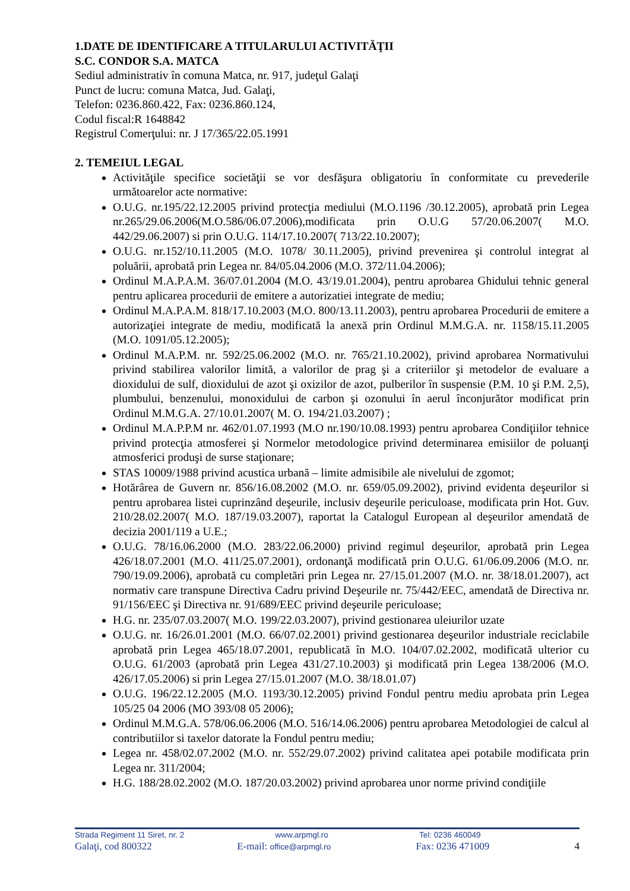1.DATE DE IDENTIFICARE A TITULARULUI ACTIVITĂŢII
S.C. CONDOR S.A. MATCA
Sediul administrativ în comuna Matca, nr. 917, judeţul Galaţi
Punct de lucru: comuna Matca, Jud. Galaţi,
Telefon: 0236.860.422, Fax: 0236.860.124,
Codul fiscal:R 1648842
Registrul Comerţului: nr. J 17/365/22.05.1991
2. TEMEIUL LEGAL
Activităţile specifice societăţii se vor desfăşura obligatoriu în conformitate cu prevederile următoarelor acte normative:
O.U.G. nr.195/22.12.2005 privind protecţia mediului (M.O.1196 /30.12.2005), aprobată prin Legea nr.265/29.06.2006(M.O.586/06.07.2006),modificata prin O.U.G 57/20.06.2007( M.O. 442/29.06.2007) si prin O.U.G. 114/17.10.2007( 713/22.10.2007);
O.U.G. nr.152/10.11.2005 (M.O. 1078/ 30.11.2005), privind prevenirea şi controlul integrat al poluării, aprobată prin Legea nr. 84/05.04.2006 (M.O. 372/11.04.2006);
Ordinul M.A.P.A.M. 36/07.01.2004 (M.O. 43/19.01.2004), pentru aprobarea Ghidului tehnic general pentru aplicarea procedurii de emitere a autorizatiei integrate de mediu;
Ordinul M.A.P.A.M. 818/17.10.2003 (M.O. 800/13.11.2003), pentru aprobarea Procedurii de emitere a autorizaţiei integrate de mediu, modificată la anexă prin Ordinul M.M.G.A. nr. 1158/15.11.2005 (M.O. 1091/05.12.2005);
Ordinul M.A.P.M. nr. 592/25.06.2002 (M.O. nr. 765/21.10.2002), privind aprobarea Normativului privind stabilirea valorilor limită, a valorilor de prag şi a criteriilor şi metodelor de evaluare a dioxidului de sulf, dioxidului de azot şi oxizilor de azot, pulberilor în suspensie (P.M. 10 şi P.M. 2,5), plumbului, benzenului, monoxidului de carbon şi ozonului în aerul înconjurător modificat prin Ordinul M.M.G.A. 27/10.01.2007( M. O. 194/21.03.2007) ;
Ordinul M.A.P.P.M nr. 462/01.07.1993 (M.O nr.190/10.08.1993) pentru aprobarea Condiţiilor tehnice privind protecţia atmosferei şi Normelor metodologice privind determinarea emisiilor de poluanţi atmosferici produşi de surse staţionare;
STAS 10009/1988 privind acustica urbană – limite admisibile ale nivelului de zgomot;
Hotărârea de Guvern nr. 856/16.08.2002 (M.O. nr. 659/05.09.2002), privind evidenta deşeurilor si pentru aprobarea listei cuprinzând deşeurile, inclusiv deşeurile periculoase, modificata prin Hot. Guv. 210/28.02.2007( M.O. 187/19.03.2007), raportat la Catalogul European al deşeurilor amendată de decizia 2001/119 a U.E.;
O.U.G. 78/16.06.2000 (M.O. 283/22.06.2000) privind regimul deşeurilor, aprobată prin Legea 426/18.07.2001 (M.O. 411/25.07.2001), ordonanţă modificată prin O.U.G. 61/06.09.2006 (M.O. nr. 790/19.09.2006), aprobată cu completări prin Legea nr. 27/15.01.2007 (M.O. nr. 38/18.01.2007), act normativ care transpune Directiva Cadru privind Deşeurile nr. 75/442/EEC, amendată de Directiva nr. 91/156/EEC şi Directiva nr. 91/689/EEC privind deşeurile periculoase;
H.G. nr. 235/07.03.2007( M.O. 199/22.03.2007), privind gestionarea uleiurilor uzate
O.U.G. nr. 16/26.01.2001 (M.O. 66/07.02.2001) privind gestionarea deşeurilor industriale reciclabile aprobată prin Legea 465/18.07.2001, republicată în M.O. 104/07.02.2002, modificată ulterior cu O.U.G. 61/2003 (aprobată prin Legea 431/27.10.2003) şi modificată prin Legea 138/2006 (M.O. 426/17.05.2006) si prin Legea 27/15.01.2007 (M.O. 38/18.01.07)
O.U.G. 196/22.12.2005 (M.O. 1193/30.12.2005) privind Fondul pentru mediu aprobata prin Legea 105/25 04 2006 (MO 393/08 05 2006);
Ordinul M.M.G.A. 578/06.06.2006 (M.O. 516/14.06.2006) pentru aprobarea Metodologiei de calcul al contributiilor si taxelor datorate la Fondul pentru mediu;
Legea nr. 458/02.07.2002 (M.O. nr. 552/29.07.2002) privind calitatea apei potabile modificata prin Legea nr. 311/2004;
H.G. 188/28.02.2002 (M.O. 187/20.03.2002) privind aprobarea unor norme privind condiţiile
Strada Regiment 11 Siret, nr. 2 www.arpmgl.ro Tel: 0236 460049
Galaţi, cod 800322 E-mail: office@arpmgl.ro Fax: 0236 471009 4